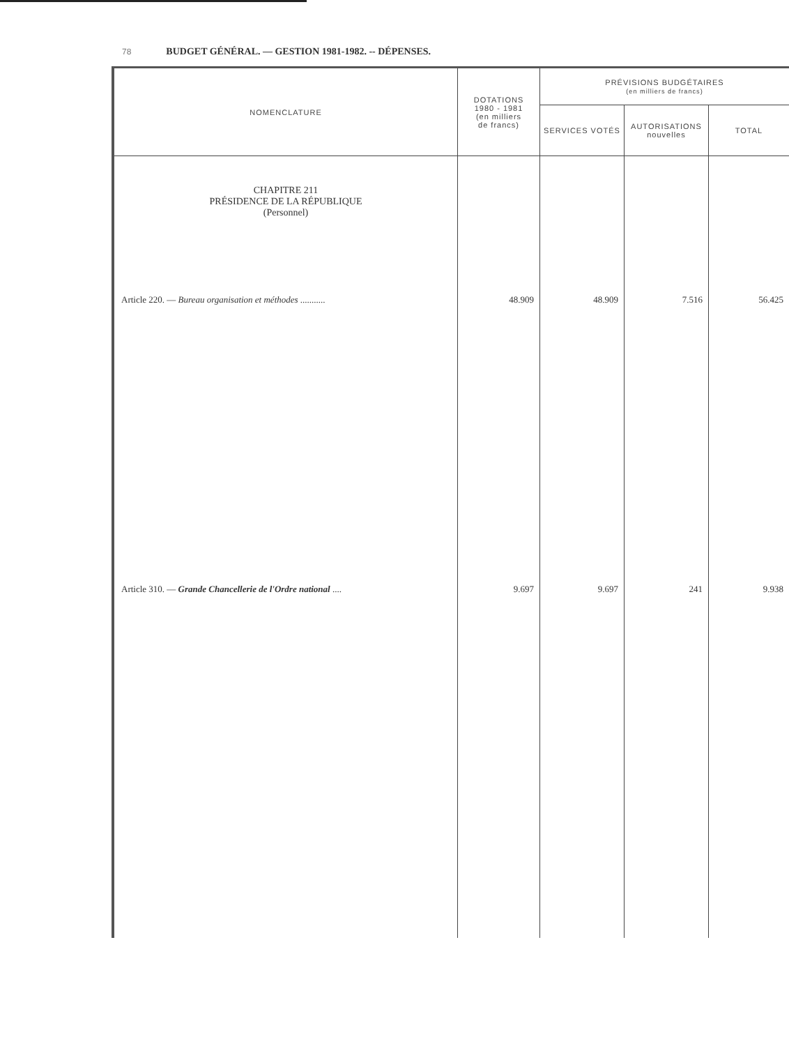78 BUDGET GÉNÉRAL. — GESTION 1981-1982. -- DÉPENSES.
| NOMENCLATURE | DOTATIONS 1980 - 1981 (en milliers de francs) | PRÉVISIONS BUDGÉTAIRES (en milliers de francs) | | |
| --- | --- | --- | --- | --- |
| | | SERVICES VOTÉS | AUTORISATIONS nouvelles | TOTAL |
| CHAPITRE 211 PRÉSIDENCE DE LA RÉPUBLIQUE (Personnel) | | | | |
| Article 220. — Bureau organisation et méthodes ........... | 48.909 | 48.909 | 7.516 | 56.425 |
| Article 310. — Grande Chancellerie de l'Ordre national .... | 9.697 | 9.697 | 241 | 9.938 |